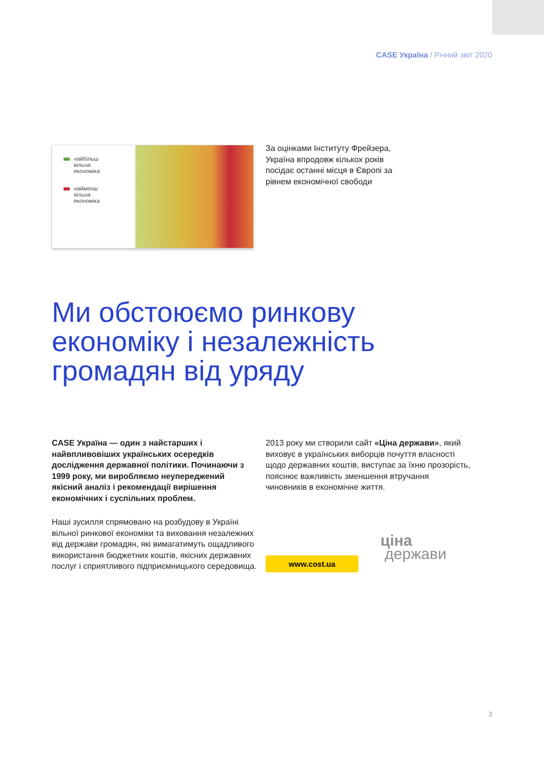CASE Україна / Річний звіт 2020
найбільш
вільна
економіка
найменш
вільна
економіка
За оцінками Інституту Фрейзера, Україна впродовж кількох років посідає останні місця в Європі за рівнем економічної свободи
Ми обстоюємо ринкову
економіку і незалежність
громадян від уряду
CASE Україна — один з найстарших і найвпливовіших українських осередків дослідження державної політики. Починаючи з 1999 року, ми виробляємо неупереджений якісний аналіз і рекомендації вирішення економічних і суспільних проблем.
Наші зусилля спрямовано на розбудову в Україні вільної ринкової економіки та виховання незалежних від держави громадян, які вимагатимуть ощадливого використання бюджетних коштів, якісних державних послуг і сприятливого підприємницького середовища.
2013 року ми створили сайт «Ціна держави», який виховує в українських виборців почуття власності щодо державних коштів, виступає за їхню прозорість, пояснює важливість зменшення втручання чиновників в економічне життя.
www.cost.ua
ціна
держави
3